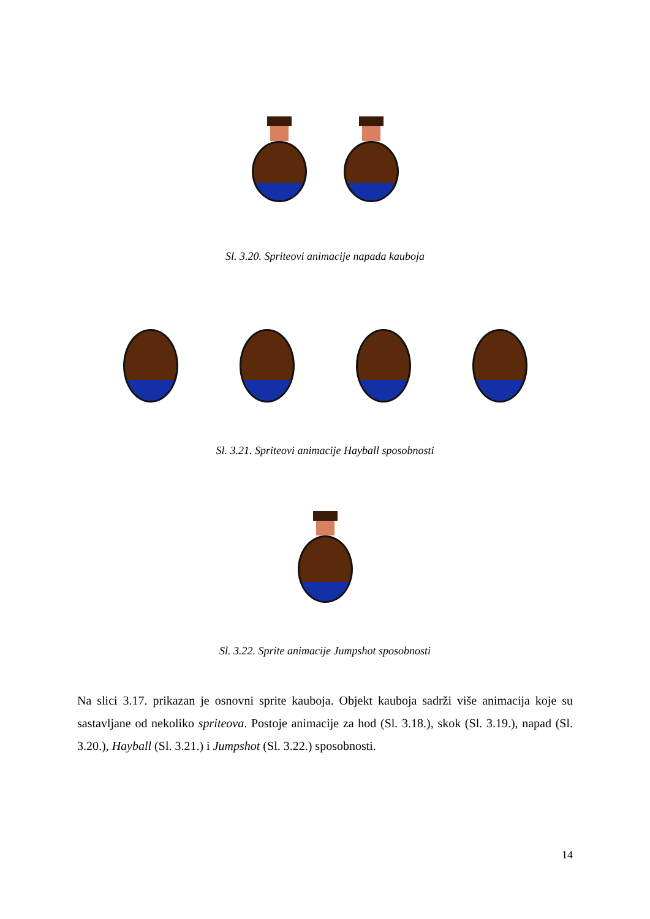Sl. 3.20. Spriteovi animacije napada kauboja
Sl. 3.21. Spriteovi animacije Hayball sposobnosti
Sl. 3.22. Sprite animacije Jumpshot sposobnosti
Na slici 3.17. prikazan je osnovni sprite kauboja. Objekt kauboja sadrži više animacija koje su sastavljane od nekoliko spriteova. Postoje animacije za hod (Sl. 3.18.), skok (Sl. 3.19.), napad (Sl. 3.20.), Hayball (Sl. 3.21.) i Jumpshot (Sl. 3.22.) sposobnosti.
14